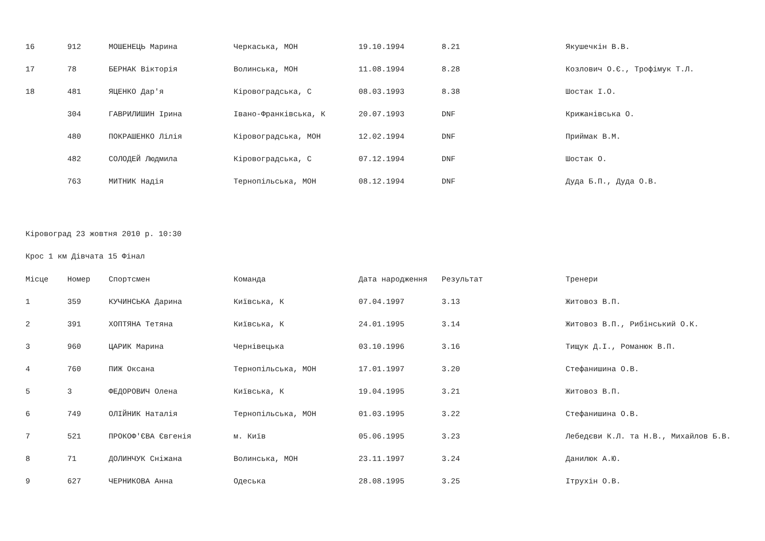| 16 | 912 | МОШЕНЕЦЬ Марина | Черкаська, МОН | 19.10.1994 | 8.21 | Якушечкін В.В. |
| 17 | 78 | БЕРНАК Вікторія | Волинська, МОН | 11.08.1994 | 8.28 | Козлович О.Є., Трофімук Т.Л. |
| 18 | 481 | ЯЦЕНКО Дар'я | Кіровоградська, С | 08.03.1993 | 8.38 | Шостак І.О. |
| | 304 | ГАВРИЛИШИН Ірина | Івано-Франківська, К | 20.07.1993 | DNF | Крижанівська О. |
| | 480 | ПОКРАШЕНКО Лілія | Кіровоградська, МОН | 12.02.1994 | DNF | Приймак В.М. |
| | 482 | СОЛОДЕЙ Людмила | Кіровоградська, С | 07.12.1994 | DNF | Шостак О. |
| | 763 | МИТНИК Надія | Тернопільська, МОН | 08.12.1994 | DNF | Дуда Б.П., Дуда О.В. |
Кіровоград 23 жовтня 2010 р. 10:30
Крос 1 км Дівчата 15 Фінал
| Місце | Номер | Спортсмен | Команда | Дата народження | Результат | Тренери |
| --- | --- | --- | --- | --- | --- | --- |
| 1 | 359 | КУЧИНСЬКА Дарина | Київська, К | 07.04.1997 | 3.13 | Житовоз В.П. |
| 2 | 391 | ХОПТЯНА Тетяна | Київська, К | 24.01.1995 | 3.14 | Житовоз В.П., Рибінський О.К. |
| 3 | 960 | ЦАРИК Марина | Чернівецька | 03.10.1996 | 3.16 | Тищук Д.І., Романюк В.П. |
| 4 | 760 | ПИЖ Оксана | Тернопільська, МОН | 17.01.1997 | 3.20 | Стефанишина О.В. |
| 5 | 3 | ФЕДОРОВИЧ Олена | Київська, К | 19.04.1995 | 3.21 | Житовоз В.П. |
| 6 | 749 | ОЛІЙНИК Наталія | Тернопільська, МОН | 01.03.1995 | 3.22 | Стефанишина О.В. |
| 7 | 521 | ПРОКОФ'ЄВА Євгенія | м. Київ | 05.06.1995 | 3.23 | Лебедєви К.Л. та Н.В., Михайлов Б.В. |
| 8 | 71 | ДОЛИНЧУК Сніжана | Волинська, МОН | 23.11.1997 | 3.24 | Данилюк А.Ю. |
| 9 | 627 | ЧЕРНИКОВА Анна | Одеська | 28.08.1995 | 3.25 | Ітрухін О.В. |